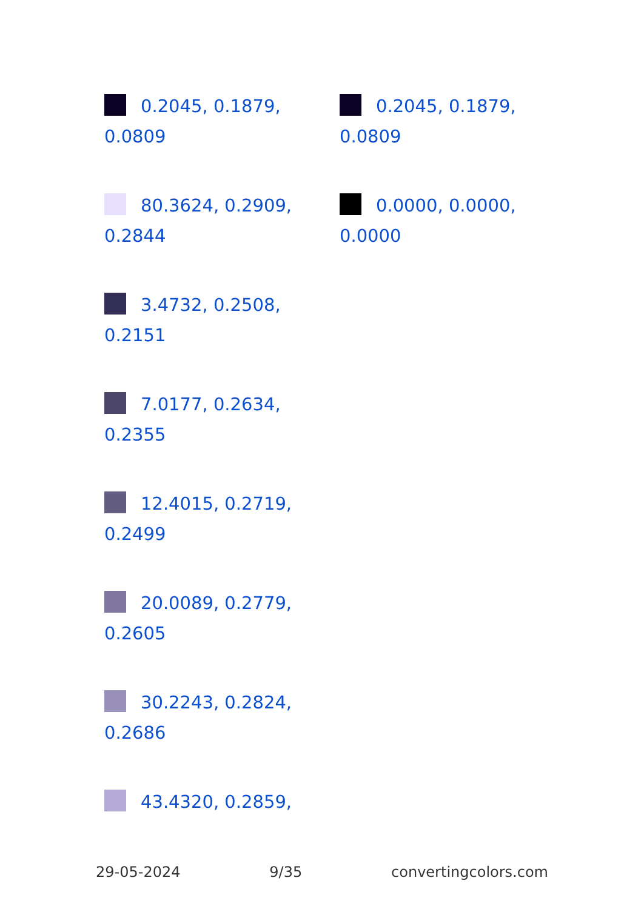0.2045, 0.1879, 0.0809
80.3624, 0.2909, 0.2844
3.4732, 0.2508, 0.2151
7.0177, 0.2634, 0.2355
12.4015, 0.2719, 0.2499
20.0089, 0.2779, 0.2605
30.2243, 0.2824, 0.2686
43.4320, 0.2859,
0.2045, 0.1879, 0.0809
0.0000, 0.0000, 0.0000
29-05-2024 9/35 convertingcolors.com